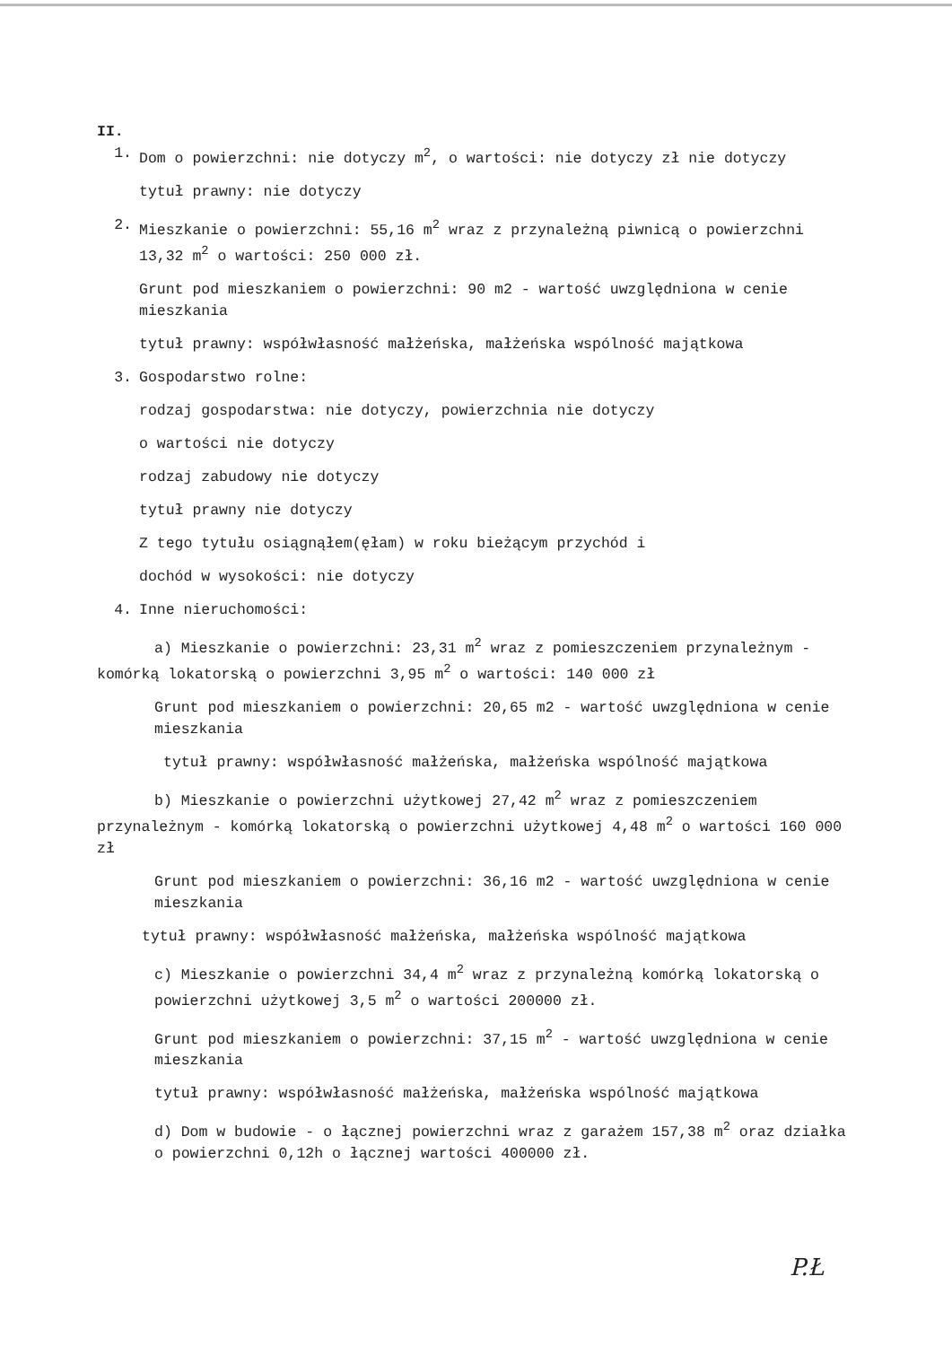II.
1. Dom o powierzchni: nie dotyczy m<sup>2</sup>, o wartości: nie dotyczy zł nie dotyczy
tytuł prawny: nie dotyczy
2. Mieszkanie o powierzchni: 55,16 m<sup>2</sup> wraz z przynależną piwnicą o powierzchni 13,32 m<sup>2</sup> o wartości: 250 000 zł.
Grunt pod mieszkaniem o powierzchni: 90 m2 - wartość uwzględniona w cenie mieszkania
tytuł prawny: współwłasność małżeńska, małżeńska wspólność majątkowa
3. Gospodarstwo rolne:
rodzaj gospodarstwa: nie dotyczy, powierzchnia nie dotyczy
o wartości nie dotyczy
rodzaj zabudowy nie dotyczy
tytuł prawny nie dotyczy
Z tego tytułu osiągnąłem(ęłam) w roku bieżącym przychód i
dochód w wysokości: nie dotyczy
4. Inne nieruchomości:
a) Mieszkanie o powierzchni: 23,31 m<sup>2</sup> wraz z pomieszczeniem przynależnym - komórką lokatorską o powierzchni 3,95 m<sup>2</sup> o wartości: 140 000 zł
Grunt pod mieszkaniem o powierzchni: 20,65 m2 - wartość uwzględniona w cenie mieszkania
tytuł prawny: współwłasność małżeńska, małżeńska wspólność majątkowa
b) Mieszkanie o powierzchni użytkowej 27,42 m<sup>2</sup> wraz z pomieszczeniem przynależnym - komórką lokatorską o powierzchni użytkowej 4,48 m<sup>2</sup> o wartości 160 000 zł
Grunt pod mieszkaniem o powierzchni: 36,16 m2 - wartość uwzględniona w cenie mieszkania
tytuł prawny: współwłasność małżeńska, małżeńska wspólność majątkowa
c) Mieszkanie o powierzchni 34,4 m<sup>2</sup> wraz z przynależną komórką lokatorską o powierzchni użytkowej 3,5 m<sup>2</sup> o wartości 200000 zł.
Grunt pod mieszkaniem o powierzchni: 37,15 m<sup>2</sup> - wartość uwzględniona w cenie mieszkania
tytuł prawny: współwłasność małżeńska, małżeńska wspólność majątkowa
d) Dom w budowie - o łącznej powierzchni wraz z garażem 157,38 m<sup>2</sup> oraz działka o powierzchni 0,12h o łącznej wartości 400000 zł.
P.Ł